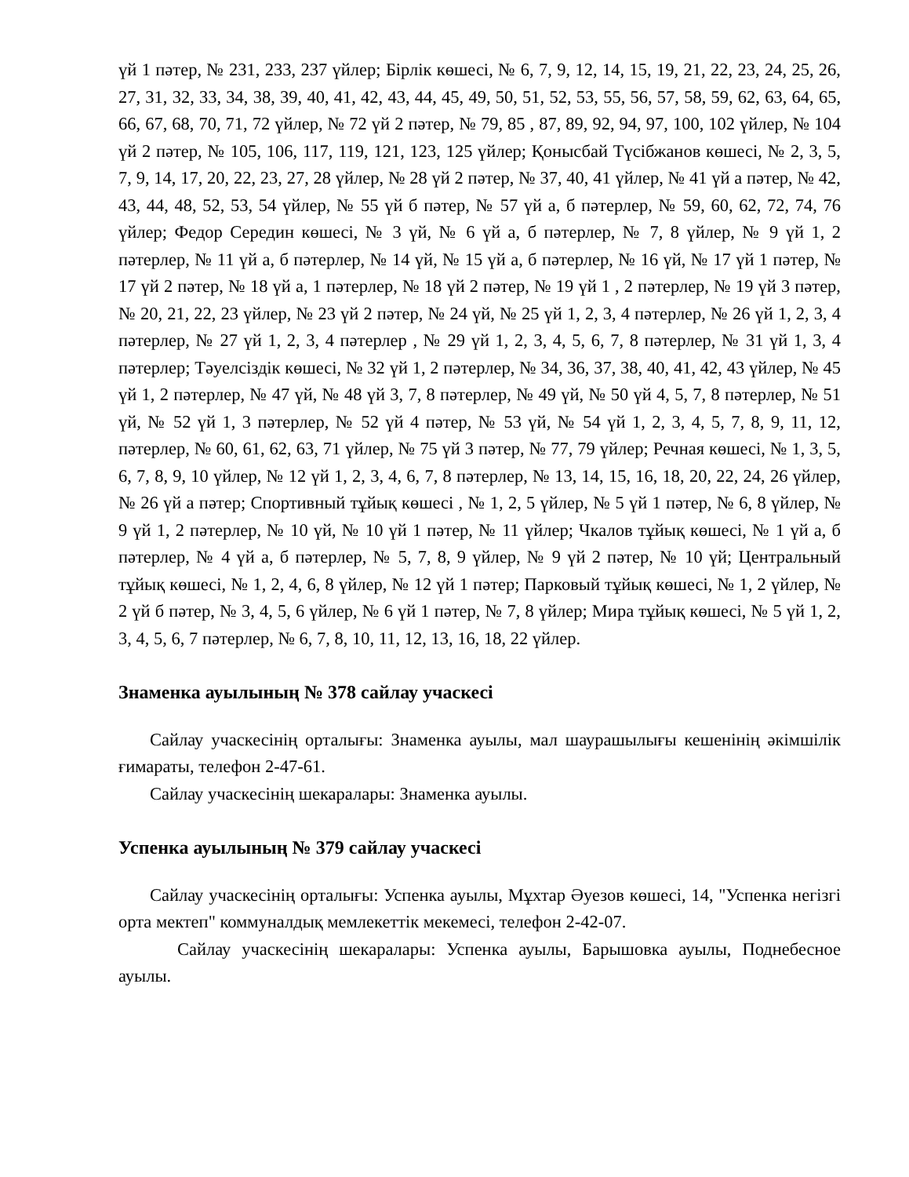үй 1 пәтер, № 231, 233, 237 үйлер; Бірлік көшесі, № 6, 7, 9, 12, 14, 15, 19, 21, 22, 23, 24, 25, 26, 27, 31, 32, 33, 34, 38, 39, 40, 41, 42, 43, 44, 45, 49, 50, 51, 52, 53, 55, 56, 57, 58, 59, 62, 63, 64, 65, 66, 67, 68, 70, 71, 72 үйлер, № 72 үй 2 пәтер, № 79, 85 , 87, 89, 92, 94, 97, 100, 102 үйлер, № 104 үй 2 пәтер, № 105, 106, 117, 119, 121, 123, 125 үйлер; Қонысбай Түсібжанов көшесі, № 2, 3, 5, 7, 9, 14, 17, 20, 22, 23, 27, 28 үйлер, № 28 үй 2 пәтер, № 37, 40, 41 үйлер, № 41 үй а пәтер, № 42, 43, 44, 48, 52, 53, 54 үйлер, № 55 үй б пәтер, № 57 үй а, б пәтерлер, № 59, 60, 62, 72, 74, 76 үйлер; Федор Середин көшесі, № 3 үй, № 6 үй а, б пәтерлер, № 7, 8 үйлер, № 9 үй 1, 2 пәтерлер, № 11 үй а, б пәтерлер, № 14 үй, № 15 үй а, б пәтерлер, № 16 үй, № 17 үй 1 пәтер, № 17 үй 2 пәтер, № 18 үй а, 1 пәтерлер, № 18 үй 2 пәтер, № 19 үй 1 , 2 пәтерлер, № 19 үй 3 пәтер, № 20, 21, 22, 23 үйлер, № 23 үй 2 пәтер, № 24 үй, № 25 үй 1, 2, 3, 4 пәтерлер, № 26 үй 1, 2, 3, 4 пәтерлер, № 27 үй 1, 2, 3, 4 пәтерлер , № 29 үй 1, 2, 3, 4, 5, 6, 7, 8 пәтерлер, № 31 үй 1, 3, 4 пәтерлер; Тәуелсіздік көшесі, № 32 үй 1, 2 пәтерлер, № 34, 36, 37, 38, 40, 41, 42, 43 үйлер, № 45 үй 1, 2 пәтерлер, № 47 үй, № 48 үй 3, 7, 8 пәтерлер, № 49 үй, № 50 үй 4, 5, 7, 8 пәтерлер, № 51 үй, № 52 үй 1, 3 пәтерлер, № 52 үй 4 пәтер, № 53 үй, № 54 үй 1, 2, 3, 4, 5, 7, 8, 9, 11, 12, пәтерлер, № 60, 61, 62, 63, 71 үйлер, № 75 үй 3 пәтер, № 77, 79 үйлер; Речная көшесі, № 1, 3, 5, 6, 7, 8, 9, 10 үйлер, № 12 үй 1, 2, 3, 4, 6, 7, 8 пәтерлер, № 13, 14, 15, 16, 18, 20, 22, 24, 26 үйлер, № 26 үй а пәтер; Спортивный тұйық көшесі , № 1, 2, 5 үйлер, № 5 үй 1 пәтер, № 6, 8 үйлер, № 9 үй 1, 2 пәтерлер, № 10 үй, № 10 үй 1 пәтер, № 11 үйлер; Чкалов тұйық көшесі, № 1 үй а, б пәтерлер, № 4 үй а, б пәтерлер, № 5, 7, 8, 9 үйлер, № 9 үй 2 пәтер, № 10 үй; Центральный тұйық көшесі, № 1, 2, 4, 6, 8 үйлер, № 12 үй 1 пәтер; Парковый тұйық көшесі, № 1, 2 үйлер, № 2 үй б пәтер, № 3, 4, 5, 6 үйлер, № 6 үй 1 пәтер, № 7, 8 үйлер; Мира тұйық көшесі, № 5 үй 1, 2, 3, 4, 5, 6, 7 пәтерлер, № 6, 7, 8, 10, 11, 12, 13, 16, 18, 22 үйлер.
Знаменка ауылының № 378 сайлау учаскесі
Сайлау учаскесінің орталығы: Знаменка ауылы, мал шаурашылығы кешенінің әкімшілік ғимараты, телефон 2-47-61.
Сайлау учаскесінің шекаралары: Знаменка ауылы.
Успенка ауылының № 379 сайлау учаскесі
Сайлау учаскесінің орталығы: Успенка ауылы, Мұхтар Әуезов көшесі, 14, "Успенка негізгі орта мектеп" коммуналдық мемлекеттік мекемесі, телефон 2-42-07.
Сайлау учаскесінің шекаралары: Успенка ауылы, Барышовка ауылы, Поднебесное ауылы.